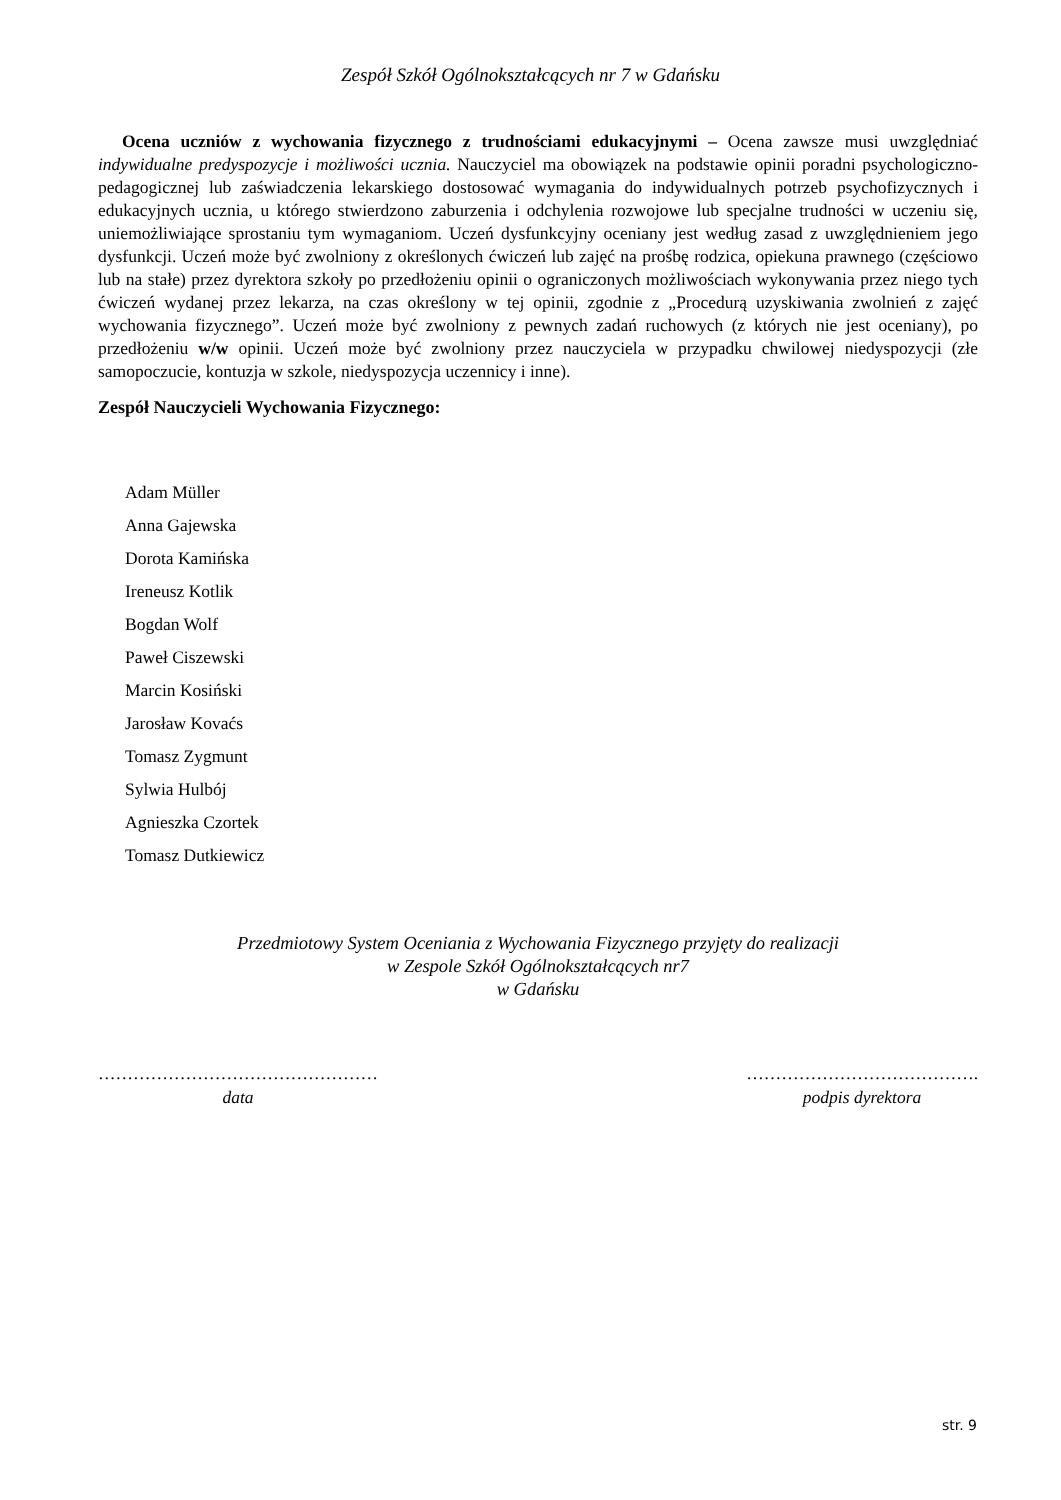Zespół Szkół Ogólnokształcących nr 7 w Gdańsku
Ocena uczniów z wychowania fizycznego z trudnościami edukacyjnymi – Ocena zawsze musi uwzględniać indywidualne predyspozycje i możliwości ucznia. Nauczyciel ma obowiązek na podstawie opinii poradni psychologiczno-pedagogicznej lub zaświadczenia lekarskiego dostosować wymagania do indywidualnych potrzeb psychofizycznych i edukacyjnych ucznia, u którego stwierdzono zaburzenia i odchylenia rozwojowe lub specjalne trudności w uczeniu się, uniemożliwiające sprostaniu tym wymaganiom. Uczeń dysfunkcyjny oceniany jest według zasad z uwzględnieniem jego dysfunkcji. Uczeń może być zwolniony z określonych ćwiczeń lub zajęć na prośbę rodzica, opiekuna prawnego (częściowo lub na stałe) przez dyrektora szkoły po przedłożeniu opinii o ograniczonych możliwościach wykonywania przez niego tych ćwiczeń wydanej przez lekarza, na czas określony w tej opinii, zgodnie z „Procedurą uzyskiwania zwolnień z zajęć wychowania fizycznego”. Uczeń może być zwolniony z pewnych zadań ruchowych (z których nie jest oceniany), po przedłożeniu w/w opinii. Uczeń może być zwolniony przez nauczyciela w przypadku chwilowej niedyspozycji (złe samopoczucie, kontuzja w szkole, niedyspozycja uczennicy i inne).
Zespół Nauczycieli Wychowania Fizycznego:
Adam Müller
Anna Gajewska
Dorota Kamińska
Ireneusz Kotlik
Bogdan Wolf
Paweł Ciszewski
Marcin Kosiński
Jarosław Kovaćs
Tomasz Zygmunt
Sylwia Hulbój
Agnieszka Czortek
Tomasz Dutkiewicz
Przedmiotowy System Oceniania z Wychowania Fizycznego przyjęty do realizacji
w Zespole Szkół Ogólnokształcących nr7
w Gdańsku
…………………………………………
data
………………………………….
podpis dyrektora
str. 9